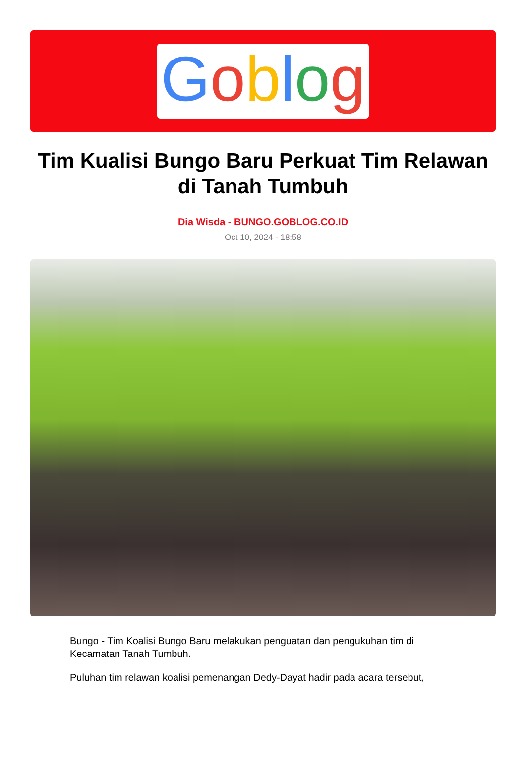Goblog
Tim Kualisi Bungo Baru Perkuat Tim Relawan di Tanah Tumbuh
Dia Wisda - BUNGO.GOBLOG.CO.ID
Oct 10, 2024 - 18:58
Bungo - Tim Koalisi Bungo Baru melakukan penguatan dan pengukuhan tim di Kecamatan Tanah Tumbuh.
Puluhan tim relawan koalisi pemenangan Dedy-Dayat hadir pada acara tersebut,